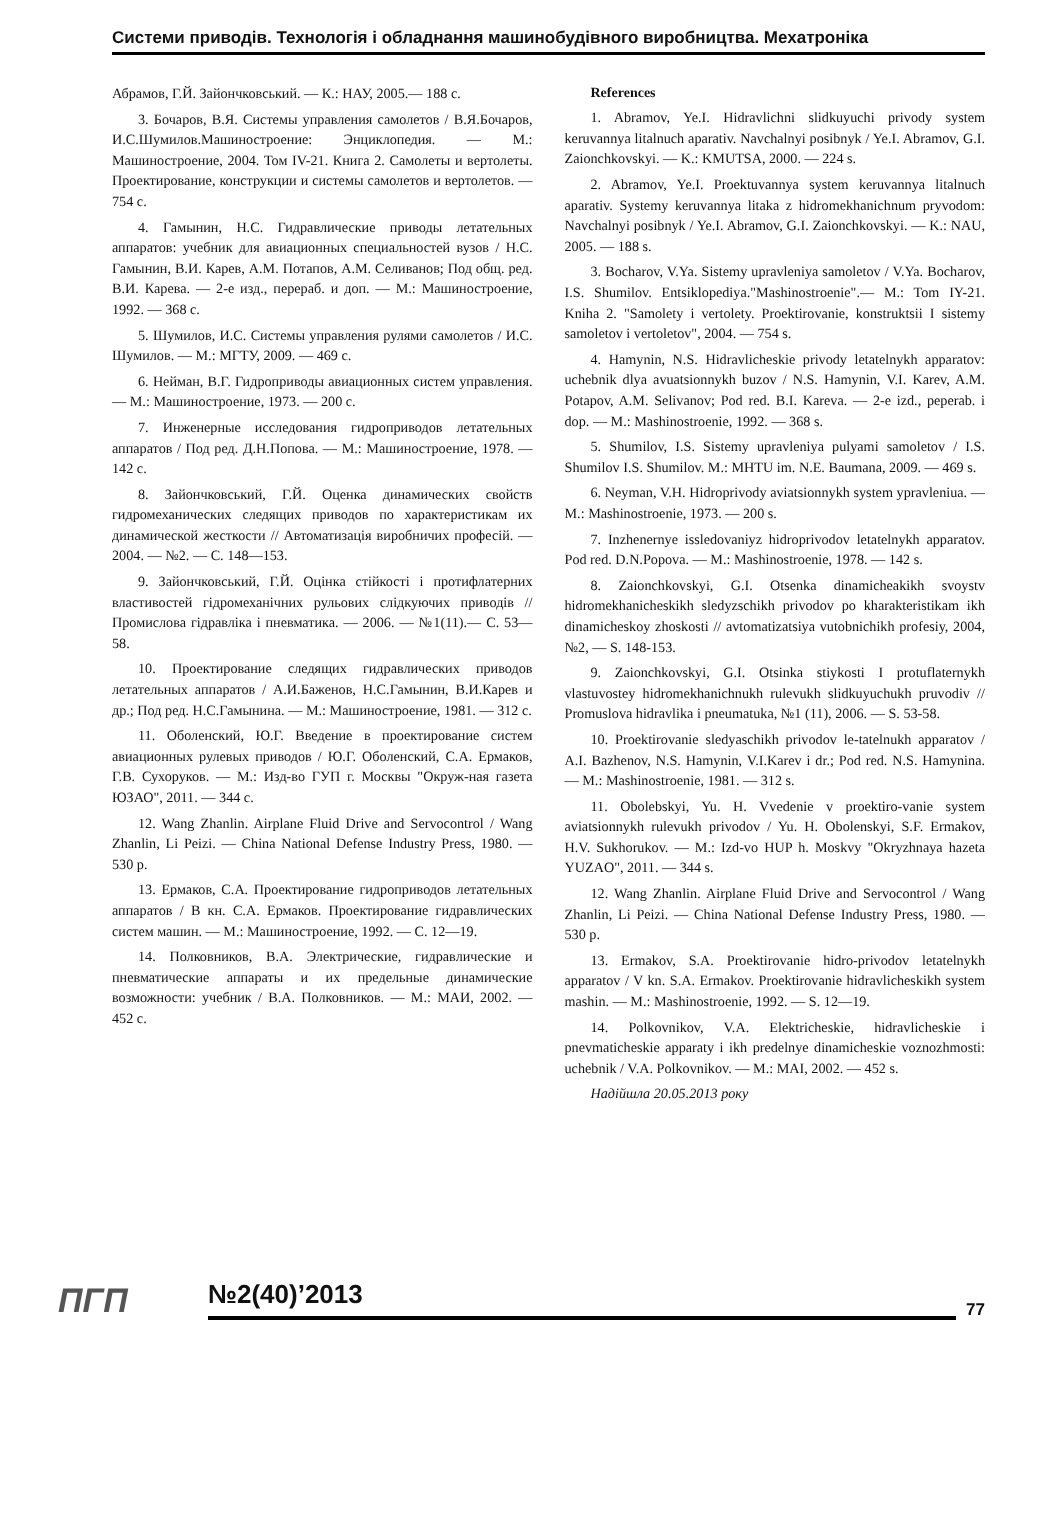Системи приводів. Технологія і обладнання машинобудівного виробництва. Мехатроніка
Абрамов, Г.Й. Зайончковський. — К.: НАУ, 2005.— 188 с.
3. Бочаров, В.Я. Системы управления самолетов / В.Я.Бочаров, И.С.Шумилов.Машиностроение: Энциклопедия. — М.: Машиностроение, 2004. Том IV-21. Книга 2. Самолеты и вертолеты. Проектирование, конструкции и системы самолетов и вертолетов. — 754 с.
4. Гамынин, Н.С. Гидравлические приводы летательных аппаратов: учебник для авиационных специальностей вузов / Н.С. Гамынин, В.И. Карев, А.М. Потапов, А.М. Селиванов; Под общ. ред. В.И. Карева. — 2-е изд., перераб. и доп. — М.: Машиностроение, 1992. — 368 с.
5. Шумилов, И.С. Системы управления рулями самолетов / И.С. Шумилов. — М.: МГТУ, 2009. — 469 с.
6. Нейман, В.Г. Гидроприводы авиационных систем управления. — М.: Машиностроение, 1973. — 200 с.
7. Инженерные исследования гидроприводов летательных аппаратов / Под ред. Д.Н.Попова. — М.: Машиностроение, 1978. — 142 с.
8. Зайончковський, Г.Й. Оценка динамических свойств гидромеханических следящих приводов по характеристикам их динамической жесткости // Автоматизація виробничих професій. — 2004. — №2. — С. 148—153.
9. Зайончковський, Г.Й. Оцінка стійкості і протифлатерних властивостей гідромеханічних рульових слідкуючих приводів // Промислова гідравліка і пневматика. — 2006. — №1(11).— С. 53—58.
10. Проектирование следящих гидравлических приводов летательных аппаратов / А.И.Баженов, Н.С.Гамынин, В.И.Карев и др.; Под ред. Н.С.Гамынина. — М.: Машиностроение, 1981. — 312 с.
11. Оболенский, Ю.Г. Введение в проектирование систем авиационных рулевых приводов / Ю.Г. Оболенский, С.А. Ермаков, Г.В. Сухоруков. — М.: Изд-во ГУП г. Москвы "Окруж-ная газета ЮЗАО", 2011. — 344 с.
12. Wang Zhanlin. Airplane Fluid Drive and Servocontrol / Wang Zhanlin, Li Peizi. — China National Defense Industry Press, 1980. — 530 p.
13. Ермаков, С.А. Проектирование гидроприводов летательных аппаратов / В кн. С.А. Ермаков. Проектирование гидравлических систем машин. — М.: Машиностроение, 1992. — С. 12—19.
14. Полковников, В.А. Электрические, гидравлические и пневматические аппараты и их предельные динамические возможности: учебник / В.А. Полковников. — М.: МАИ, 2002. — 452 с.
References
1. Abramov, Ye.I. Hidravlichni slidkuyuchi privody system keruvannya litalnuch aparativ. Navchalnyi posibnyk / Ye.I. Abramov, G.I. Zaionchkovskyi. — K.: KMUTSA, 2000. — 224 s.
2. Abramov, Ye.I. Proektuvannya system keruvannya litalnuch aparativ. Systemy keruvannya litaka z hidromekhanichnum pryvodom: Navchalnyi posibnyk / Ye.I. Abramov, G.I. Zaionchkovskyi. — K.: NAU, 2005. — 188 s.
3. Bocharov, V.Ya. Sistemy upravleniya samoletov / V.Ya. Bocharov, I.S. Shumilov. Entsiklopediya."Mashinostroenie".— M.: Tom IY-21. Kniha 2. "Samolety i vertolety. Proektirovanie, konstruktsii I sistemy samoletov i vertoletov", 2004. — 754 s.
4. Hamynin, N.S. Hidravlicheskie privody letatelnykh apparatov: uchebnik dlya avuatsionnykh buzov / N.S. Hamynin, V.I. Karev, A.M. Potapov, A.M. Selivanov; Pod red. B.I. Kareva. — 2-e izd., peperab. i dop. — M.: Mashinostroenie, 1992. — 368 s.
5. Shumilov, I.S. Sistemy upravleniya pulyami samoletov / I.S. Shumilov I.S. Shumilov. M.: MHTU im. N.E. Baumana, 2009. — 469 s.
6. Neyman, V.H. Hidroprivody aviatsionnykh system ypravleniua. — M.: Mashinostroenie, 1973. — 200 s.
7. Inzhenernye issledovaniyz hidroprivodov letatelnykh apparatov. Pod red. D.N.Popova. — M.: Mashinostroenie, 1978. — 142 s.
8. Zaionchkovskyi, G.I. Otsenka dinamicheakikh svoystv hidromekhanicheskikh sledyzschikh privodov po kharakteristikam ikh dinamicheskoy zhoskosti // avtomatizatsiya vutobnichikh profesiy, 2004, №2, — S. 148-153.
9. Zaionchkovskyi, G.I. Otsinka stiykosti I protuflaternykh vlastuvostey hidromekhanichnukh rulevukh slidkuyuchukh pruvodiv // Promuslova hidravlika i pneumatuka, №1 (11), 2006. — S. 53-58.
10. Proektirovanie sledyaschikh privodov le-tatelnukh apparatov / A.I. Bazhenov, N.S. Hamynin, V.I.Karev i dr.; Pod red. N.S. Hamynina. — M.: Mashinostroenie, 1981. — 312 s.
11. Obolebskyi, Yu. H. Vvedenie v proektiro-vanie system aviatsionnykh rulevukh privodov / Yu. H. Obolenskyi, S.F. Ermakov, H.V. Sukhorukov. — M.: Izd-vo HUP h. Moskvy "Okryzhnaya hazeta YUZAO", 2011. — 344 s.
12. Wang Zhanlin. Airplane Fluid Drive and Servocontrol / Wang Zhanlin, Li Peizi. — China National Defense Industry Press, 1980. — 530 p.
13. Ermakov, S.A. Proektirovanie hidro-privodov letatelnykh apparatov / V kn. S.A. Ermakov. Proektirovanie hidravlicheskikh system mashin. — M.: Mashinostroenie, 1992. — S. 12—19.
14. Polkovnikov, V.A. Elektricheskie, hidravlicheskie i pnevmaticheskie apparaty i ikh predelnye dinamicheskie voznozhmosti: uchebnik / V.A. Polkovnikov. — M.: MAI, 2002. — 452 s.
Надійшла 20.05.2013 року
ПГП
№2(40)’2013
77